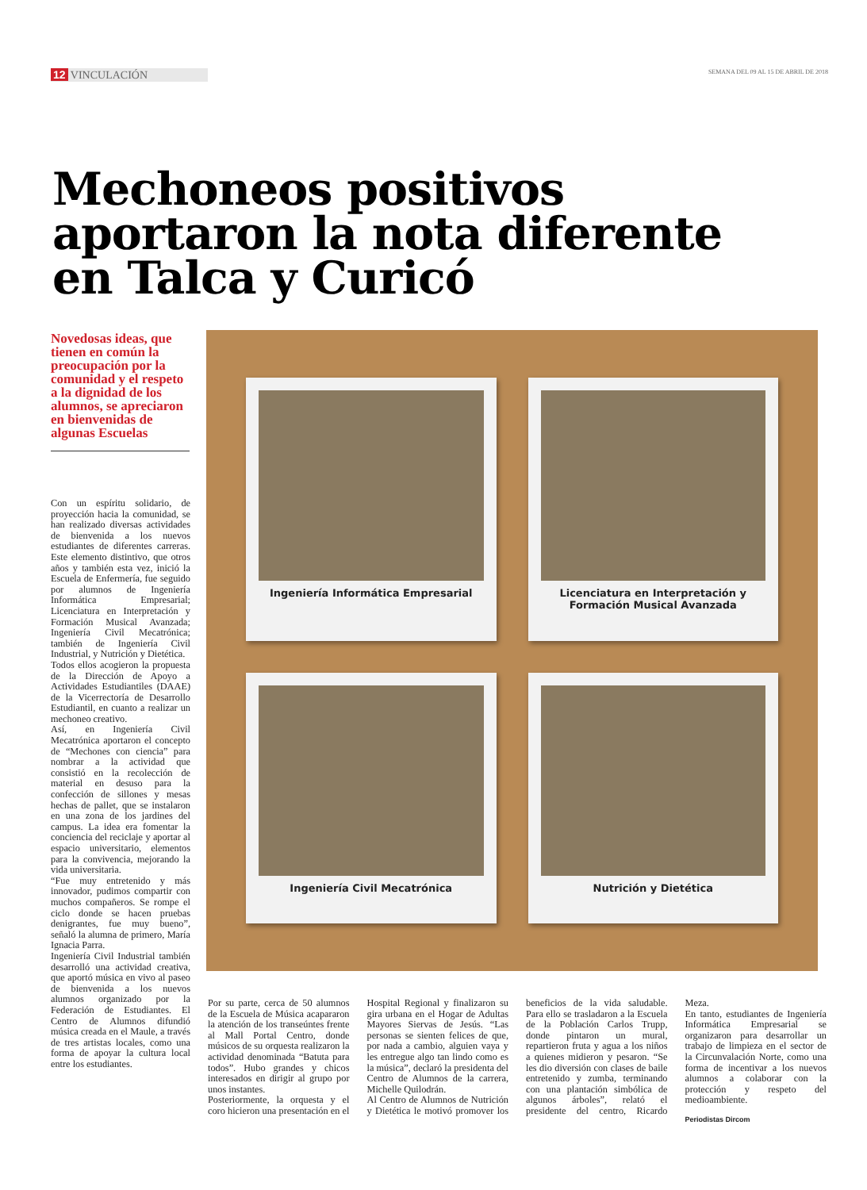12 VINCULACIÓN
SEMANA DEL 09 AL 15 DE ABRIL DE 2018
Mechoneos positivos
aportaron la nota diferente
en Talca y Curicó
Novedosas ideas, que tienen en común la preocupación por la comunidad y el respeto a la dignidad de los alumnos, se apreciaron en bienvenidas de algunas Escuelas
Ingeniería Informática Empresarial
Licenciatura en Interpretación y Formación Musical Avanzada
Ingeniería Civil Mecatrónica
Nutrición y Dietética
Con un espíritu solidario, de proyección hacia la comunidad, se han realizado diversas actividades de bienvenida a los nuevos estudiantes de diferentes carreras. Este elemento distintivo, que otros años y también esta vez, inició la Escuela de Enfermería, fue seguido por alumnos de Ingeniería Informática Empresarial; Licenciatura en Interpretación y Formación Musical Avanzada; Ingeniería Civil Mecatrónica; también de Ingeniería Civil Industrial, y Nutrición y Dietética.
Todos ellos acogieron la propuesta de la Dirección de Apoyo a Actividades Estudiantiles (DAAE) de la Vicerrectoría de Desarrollo Estudiantil, en cuanto a realizar un mechoneo creativo.
Así, en Ingeniería Civil Mecatrónica aportaron el concepto de “Mechones con ciencia” para nombrar a la actividad que consistió en la recolección de material en desuso para la confección de sillones y mesas hechas de pallet, que se instalaron en una zona de los jardines del campus. La idea era fomentar la conciencia del reciclaje y aportar al espacio universitario, elementos para la convivencia, mejorando la vida universitaria.
“Fue muy entretenido y más innovador, pudimos compartir con muchos compañeros. Se rompe el ciclo donde se hacen pruebas denigrantes, fue muy bueno”, señaló la alumna de primero, María Ignacia Parra.
Ingeniería Civil Industrial también desarrolló una actividad creativa, que aportó música en vivo al paseo de bienvenida a los nuevos alumnos organizado por la Federación de Estudiantes. El Centro de Alumnos difundió música creada en el Maule, a través de tres artistas locales, como una forma de apoyar la cultura local entre los estudiantes.
Por su parte, cerca de 50 alumnos de la Escuela de Música acapararon la atención de los transeúntes frente al Mall Portal Centro, donde músicos de su orquesta realizaron la actividad denominada “Batuta para todos”. Hubo grandes y chicos interesados en dirigir al grupo por unos instantes.
Posteriormente, la orquesta y el coro hicieron una presentación en el Hospital Regional y finalizaron su gira urbana en el Hogar de Adultas Mayores Siervas de Jesús. “Las personas se sienten felices de que, por nada a cambio, alguien vaya y les entregue algo tan lindo como es la música”, declaró la presidenta del Centro de Alumnos de la carrera, Michelle Quilodrán.
Al Centro de Alumnos de Nutrición y Dietética le motivó promover los beneficios de la vida saludable. Para ello se trasladaron a la Escuela de la Población Carlos Trupp, donde pintaron un mural, repartieron fruta y agua a los niños a quienes midieron y pesaron. “Se les dio diversión con clases de baile entretenido y zumba, terminando con una plantación simbólica de algunos árboles”, relató el presidente del centro, Ricardo Meza.
En tanto, estudiantes de Ingeniería Informática Empresarial se organizaron para desarrollar un trabajo de limpieza en el sector de la Circunvalación Norte, como una forma de incentivar a los nuevos alumnos a colaborar con la protección y respeto del medioambiente.
Periodistas Dircom